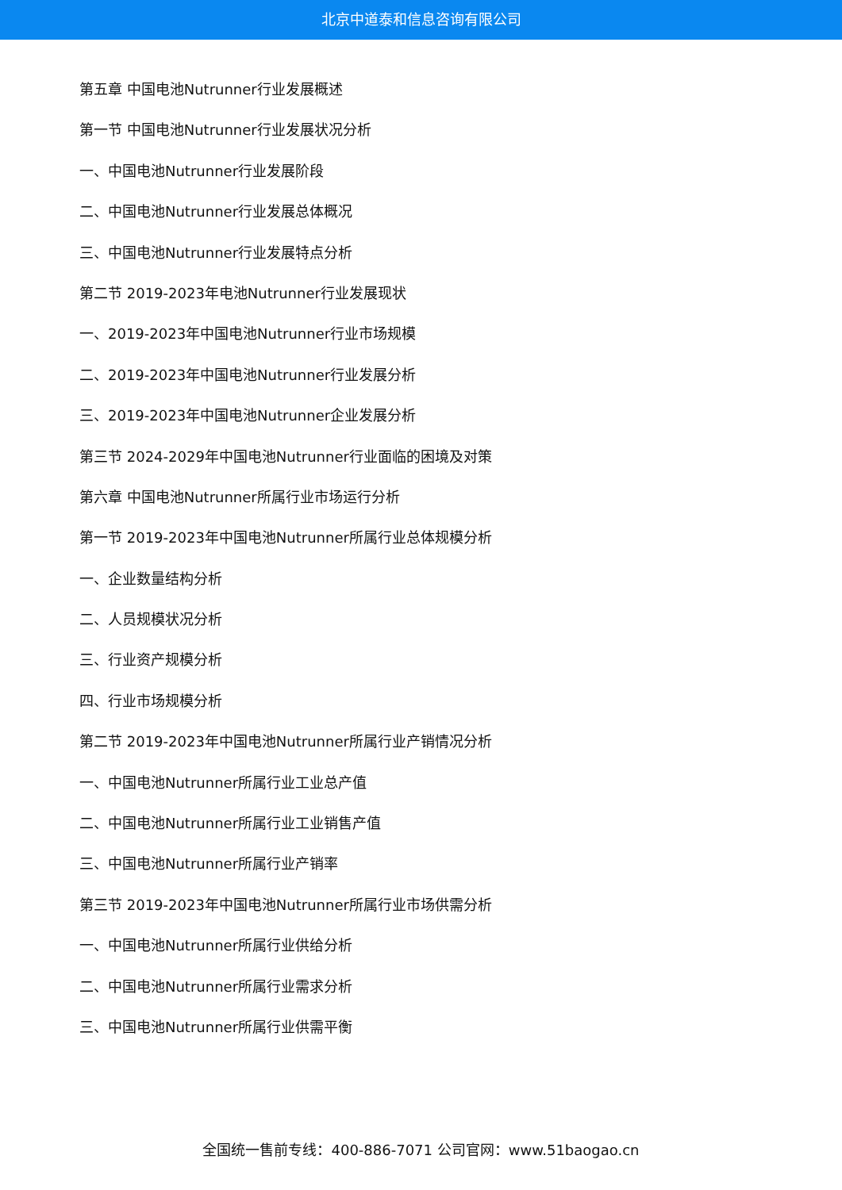北京中道泰和信息咨询有限公司
第五章 中国电池Nutrunner行业发展概述
第一节 中国电池Nutrunner行业发展状况分析
一、中国电池Nutrunner行业发展阶段
二、中国电池Nutrunner行业发展总体概况
三、中国电池Nutrunner行业发展特点分析
第二节 2019-2023年电池Nutrunner行业发展现状
一、2019-2023年中国电池Nutrunner行业市场规模
二、2019-2023年中国电池Nutrunner行业发展分析
三、2019-2023年中国电池Nutrunner企业发展分析
第三节 2024-2029年中国电池Nutrunner行业面临的困境及对策
第六章 中国电池Nutrunner所属行业市场运行分析
第一节 2019-2023年中国电池Nutrunner所属行业总体规模分析
一、企业数量结构分析
二、人员规模状况分析
三、行业资产规模分析
四、行业市场规模分析
第二节 2019-2023年中国电池Nutrunner所属行业产销情况分析
一、中国电池Nutrunner所属行业工业总产值
二、中国电池Nutrunner所属行业工业销售产值
三、中国电池Nutrunner所属行业产销率
第三节 2019-2023年中国电池Nutrunner所属行业市场供需分析
一、中国电池Nutrunner所属行业供给分析
二、中国电池Nutrunner所属行业需求分析
三、中国电池Nutrunner所属行业供需平衡
全国统一售前专线：400-886-7071 公司官网：www.51baogao.cn